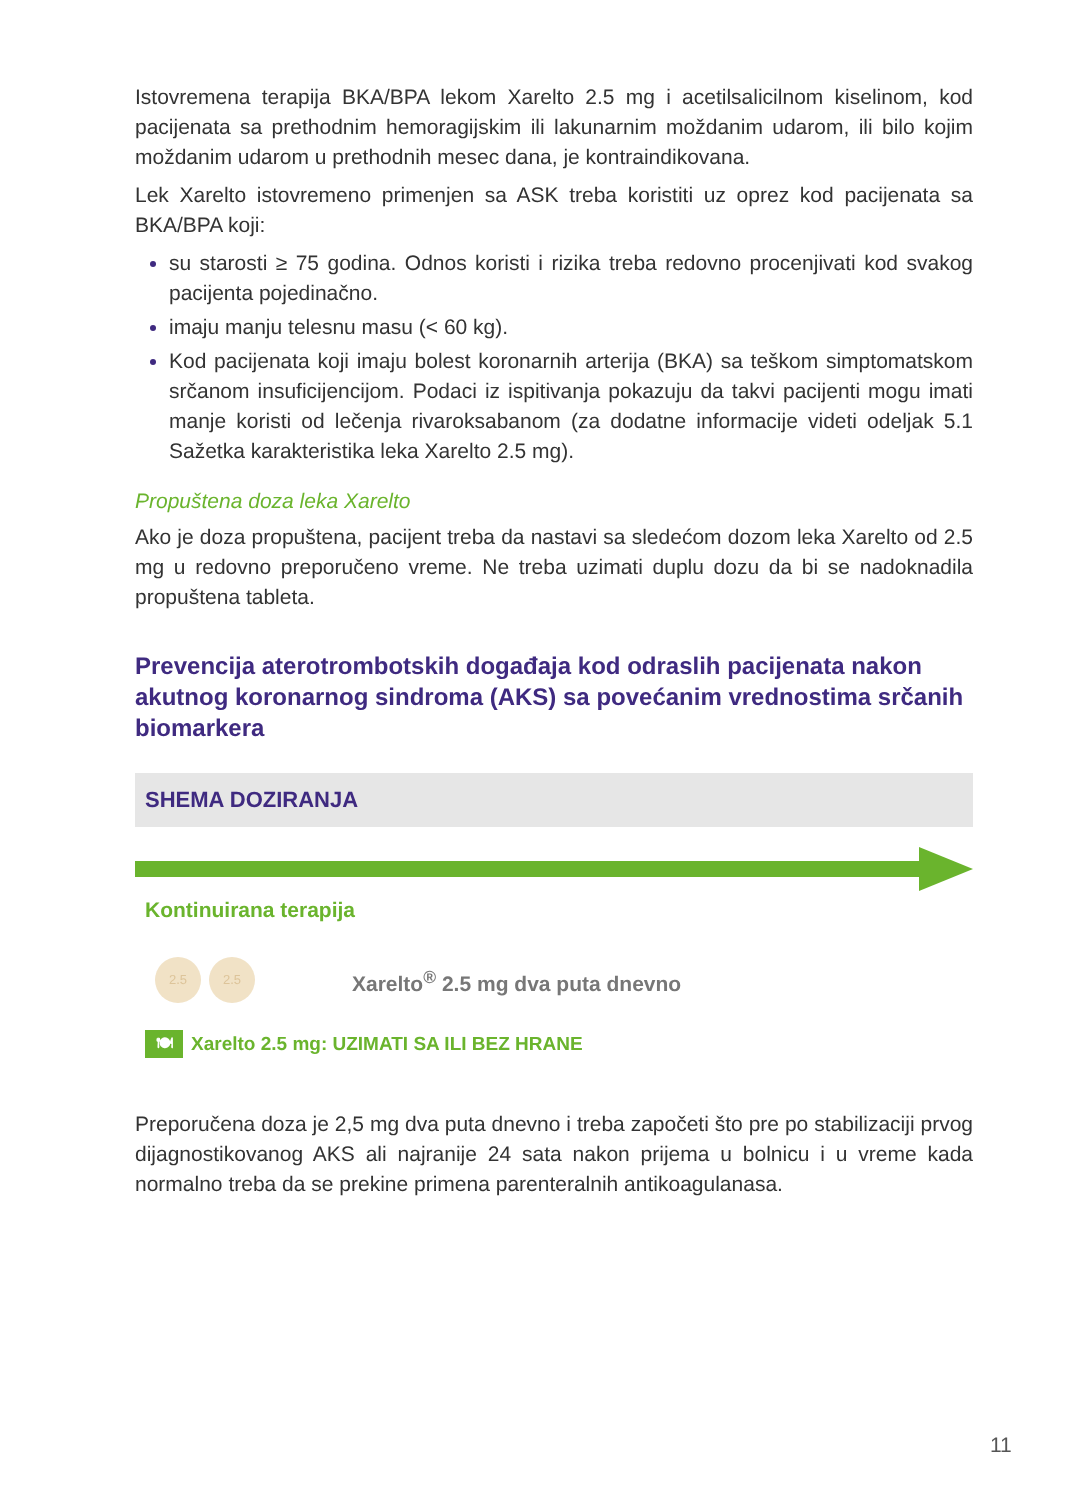Istovremena terapija BKA/BPA lekom Xarelto 2.5 mg i acetilsalicilnom kiselinom, kod pacijenata sa prethodnim hemoragijskim ili lakunarnim moždanim udarom, ili bilo kojim moždanim udarom u prethodnih mesec dana, je kontraindikovana.
Lek Xarelto istovremeno primenjen sa ASK treba koristiti uz oprez kod pacijenata sa BKA/BPA koji:
su starosti ≥ 75 godina. Odnos koristi i rizika treba redovno procenjivati kod svakog pacijenta pojedinačno.
imaju manju telesnu masu (< 60 kg).
Kod pacijenata koji imaju bolest koronarnih arterija (BKA) sa teškom simptomatskom srčanom insuficijencijom. Podaci iz ispitivanja pokazuju da takvi pacijenti mogu imati manje koristi od lečenja rivaroksabanom (za dodatne informacije videti odeljak 5.1 Sažetka karakteristika leka Xarelto 2.5 mg).
Propuštena doza leka Xarelto
Ako je doza propuštena, pacijent treba da nastavi sa sledećom dozom leka Xarelto od 2.5 mg u redovno preporučeno vreme. Ne treba uzimati duplu dozu da bi se nadoknadila propuštena tableta.
Prevencija aterotrombotskih događaja kod odraslih pacijenata nakon akutnog koronarnog sindroma (AKS) sa povećanim vrednostima srčanih biomarkera
SHEMA DOZIRANJA
Kontinuirana terapija
2.5 2.5
Xarelto<sup>®</sup> 2.5 mg dva puta dnevno
🍽
Xarelto 2.5 mg: UZIMATI SA ILI BEZ HRANE
Preporučena doza je 2,5 mg dva puta dnevno i treba započeti što pre po stabilizaciji prvog dijagnostikovanog AKS ali najranije 24 sata nakon prijema u bolnicu i u vreme kada normalno treba da se prekine primena parenteralnih antikoagulanasa.
11